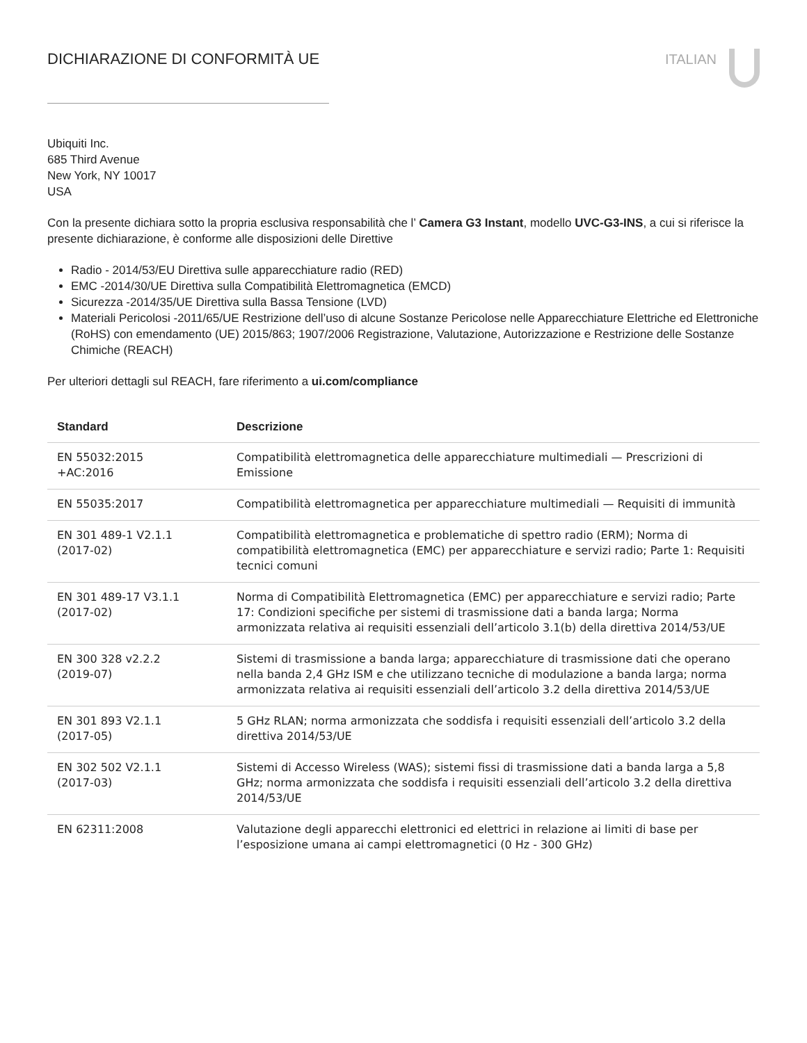DICHIARAZIONE DI CONFORMITÀ UE ITALIAN
Ubiquiti Inc.
685 Third Avenue
New York, NY 10017
USA
Con la presente dichiara sotto la propria esclusiva responsabilità che l’ Camera G3 Instant, modello UVC-G3-INS, a cui si riferisce la presente dichiarazione, è conforme alle disposizioni delle Direttive
Radio - 2014/53/EU Direttiva sulle apparecchiature radio (RED)
EMC -2014/30/UE Direttiva sulla Compatibilità Elettromagnetica (EMCD)
Sicurezza -2014/35/UE Direttiva sulla Bassa Tensione (LVD)
Materiali Pericolosi -2011/65/UE Restrizione dell’uso di alcune Sostanze Pericolose nelle Apparecchiature Elettriche ed Elettroniche (RoHS) con emendamento (UE) 2015/863; 1907/2006 Registrazione, Valutazione, Autorizzazione e Restrizione delle Sostanze Chimiche (REACH)
Per ulteriori dettagli sul REACH, fare riferimento a ui.com/compliance
| Standard | Descrizione |
| --- | --- |
| EN 55032:2015 +AC:2016 | Compatibilità elettromagnetica delle apparecchiature multimediali — Prescrizioni di Emissione |
| EN 55035:2017 | Compatibilità elettromagnetica per apparecchiature multimediali — Requisiti di immunità |
| EN 301 489-1 V2.1.1 (2017-02) | Compatibilità elettromagnetica e problematiche di spettro radio (ERM); Norma di compatibilità elettromagnetica (EMC) per apparecchiature e servizi radio; Parte 1: Requisiti tecnici comuni |
| EN 301 489-17 V3.1.1 (2017-02) | Norma di Compatibilità Elettromagnetica (EMC) per apparecchiature e servizi radio; Parte 17: Condizioni specifiche per sistemi di trasmissione dati a banda larga; Norma armonizzata relativa ai requisiti essenziali dell’articolo 3.1(b) della direttiva 2014/53/UE |
| EN 300 328 v2.2.2 (2019-07) | Sistemi di trasmissione a banda larga; apparecchiature di trasmissione dati che operano nella banda 2,4 GHz ISM e che utilizzano tecniche di modulazione a banda larga; norma armonizzata relativa ai requisiti essenziali dell’articolo 3.2 della direttiva 2014/53/UE |
| EN 301 893 V2.1.1 (2017-05) | 5 GHz RLAN; norma armonizzata che soddisfa i requisiti essenziali dell’articolo 3.2 della direttiva 2014/53/UE |
| EN 302 502 V2.1.1 (2017-03) | Sistemi di Accesso Wireless (WAS); sistemi fissi di trasmissione dati a banda larga a 5,8 GHz; norma armonizzata che soddisfa i requisiti essenziali dell’articolo 3.2 della direttiva 2014/53/UE |
| EN 62311:2008 | Valutazione degli apparecchi elettronici ed elettrici in relazione ai limiti di base per l’esposizione umana ai campi elettromagnetici (0 Hz - 300 GHz) |